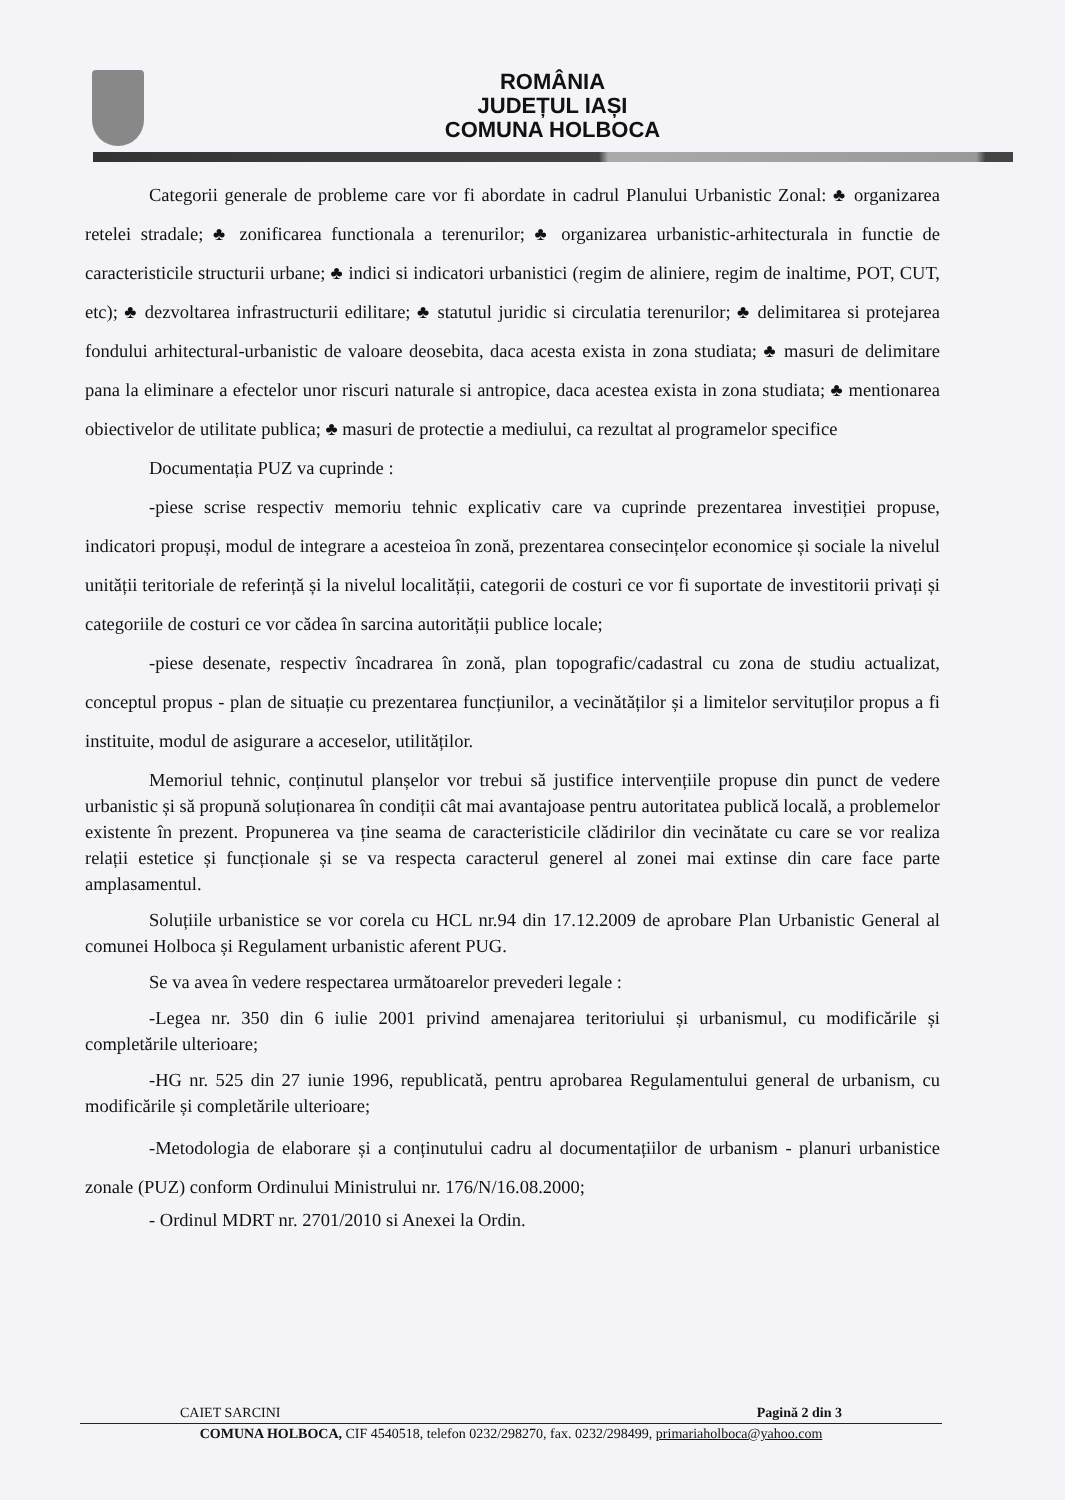ROMÂNIA
JUDEȚUL IAȘI
COMUNA HOLBOCA
Categorii generale de probleme care vor fi abordate in cadrul Planului Urbanistic Zonal: ♣ organizarea retelei stradale; ♣ zonificarea functionala a terenurilor; ♣ organizarea urbanistic-arhitecturala in functie de caracteristicile structurii urbane; ♣ indici si indicatori urbanistici (regim de aliniere, regim de inaltime, POT, CUT, etc); ♣ dezvoltarea infrastructurii edilitare; ♣ statutul juridic si circulatia terenurilor; ♣ delimitarea si protejarea fondului arhitectural-urbanistic de valoare deosebita, daca acesta exista in zona studiata; ♣ masuri de delimitare pana la eliminare a efectelor unor riscuri naturale si antropice, daca acestea exista in zona studiata; ♣ mentionarea obiectivelor de utilitate publica; ♣ masuri de protectie a mediului, ca rezultat al programelor specifice
Documentația PUZ va cuprinde :
-piese scrise respectiv memoriu tehnic explicativ care va cuprinde prezentarea investiției propuse, indicatori propuși, modul de integrare a acesteioa în zonă, prezentarea consecințelor economice și sociale la nivelul unității teritoriale de referință și la nivelul localității, categorii de costuri ce vor fi suportate de investitorii privați și categoriile de costuri ce vor cădea în sarcina autorității publice locale;
-piese desenate, respectiv încadrarea în zonă, plan topografic/cadastral cu zona de studiu actualizat, conceptul propus - plan de situație cu prezentarea funcțiunilor, a vecinătăților și a limitelor servituților propus a fi instituite, modul de asigurare a acceselor, utilităților.
Memoriul tehnic, conținutul planșelor vor trebui să justifice intervențiile propuse din punct de vedere urbanistic și să propună soluționarea în condiții cât mai avantajoase pentru autoritatea publică locală, a problemelor existente în prezent. Propunerea va ține seama de caracteristicile clădirilor din vecinătate cu care se vor realiza relații estetice și funcționale și se va respecta caracterul generel al zonei mai extinse din care face parte amplasamentul.
Soluțiile urbanistice se vor corela cu HCL nr.94 din 17.12.2009 de aprobare Plan Urbanistic General al comunei Holboca și Regulament urbanistic aferent PUG.
Se va avea în vedere respectarea următoarelor prevederi legale :
-Legea nr. 350 din 6 iulie 2001 privind amenajarea teritoriului și urbanismul, cu modificările și completările ulterioare;
-HG nr. 525 din 27 iunie 1996, republicată, pentru aprobarea Regulamentului general de urbanism, cu modificările și completările ulterioare;
-Metodologia de elaborare și a conținutului cadru al documentațiilor de urbanism - planuri urbanistice zonale (PUZ) conform Ordinului Ministrului nr. 176/N/16.08.2000;
- Ordinul MDRT nr. 2701/2010 si Anexei la Ordin.
CAIET SARCINI Pagină 2 din 3
COMUNA HOLBOCA, CIF 4540518, telefon 0232/298270, fax. 0232/298499, primariaholboca@yahoo.com